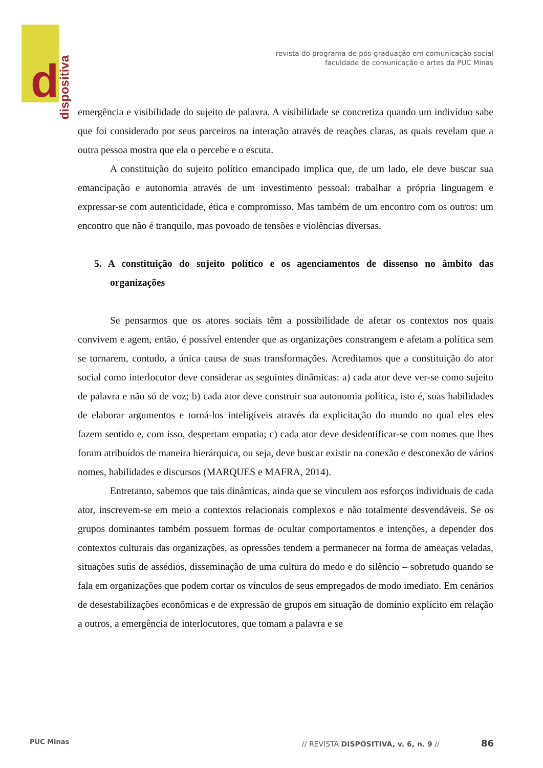d
dispositiva
revista do programa de pós-graduação em comunicação social
faculdade de comunicação e artes da PUC Minas
emergência e visibilidade do sujeito de palavra. A visibilidade se concretiza quando um indivíduo sabe que foi considerado por seus parceiros na interação através de reações claras, as quais revelam que a outra pessoa mostra que ela o percebe e o escuta.
A constituição do sujeito político emancipado implica que, de um lado, ele deve buscar sua emancipação e autonomia através de um investimento pessoal: trabalhar a própria linguagem e expressar-se com autenticidade, ética e compromisso. Mas também de um encontro com os outros: um encontro que não é tranquilo, mas povoado de tensões e violências diversas.
5. A constituição do sujeito político e os agenciamentos de dissenso no âmbito das organizações
Se pensarmos que os atores sociais têm a possibilidade de afetar os contextos nos quais convivem e agem, então, é possível entender que as organizações constrangem e afetam a política sem se tornarem, contudo, a única causa de suas transformações. Acreditamos que a constituição do ator social como interlocutor deve considerar as seguintes dinâmicas: a) cada ator deve ver-se como sujeito de palavra e não só de voz; b) cada ator deve construir sua autonomia política, isto é, suas habilidades de elaborar argumentos e torná-los inteligíveis através da explicitação do mundo no qual eles eles fazem sentido e, com isso, despertam empatia; c) cada ator deve desidentificar-se com nomes que lhes foram atribuídos de maneira hierárquica, ou seja, deve buscar existir na conexão e desconexão de vários nomes, habilidades e discursos (MARQUES e MAFRA, 2014).
Entretanto, sabemos que tais dinâmicas, ainda que se vinculem aos esforços individuais de cada ator, inscrevem-se em meio a contextos relacionais complexos e não totalmente desvendáveis. Se os grupos dominantes também possuem formas de ocultar comportamentos e intenções, a depender dos contextos culturais das organizações, as opressões tendem a permanecer na forma de ameaças veladas, situações sutis de assédios, disseminação de uma cultura do medo e do silêncio – sobretudo quando se fala em organizações que podem cortar os vínculos de seus empregados de modo imediato. Em cenários de desestabilizações econômicas e de expressão de grupos em situação de domínio explícito em relação a outros, a emergência de interlocutores, que tomam a palavra e se
PUC Minas // REVISTA DISPOSITIVA, v. 6, n. 9 // 86